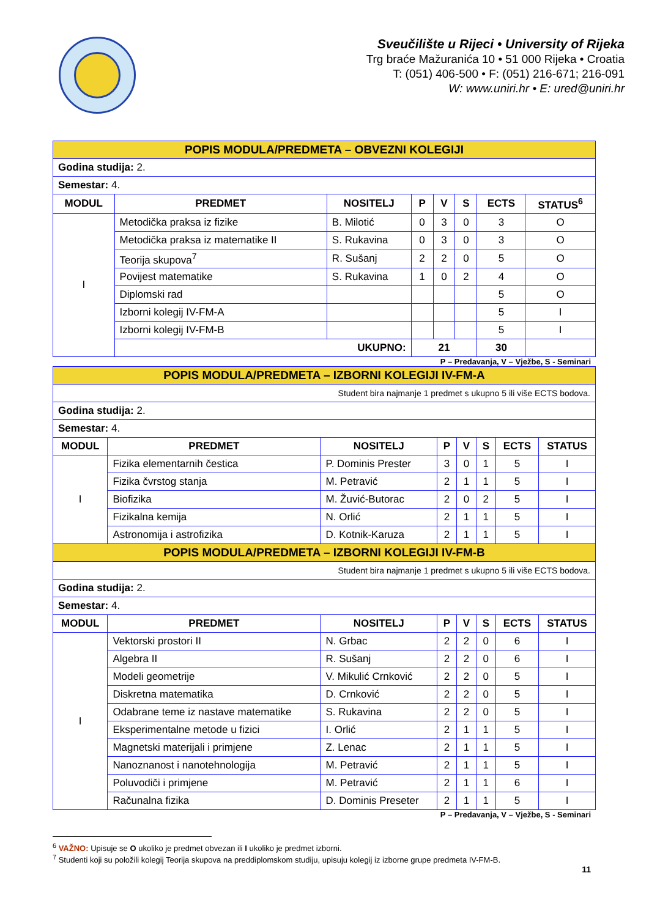Sveučilište u Rijeci • University of Rijeka
Trg braće Mažuranića 10 • 51 000 Rijeka • Croatia
T: (051) 406-500 • F: (051) 216-671; 216-091
W: www.uniri.hr • E: ured@uniri.hr
| POPIS MODULA/PREDMETA – OBVEZNI KOLEGIJI | | | | | | | |
| Godina studija: 2. | | | | | | | |
| Semestar: 4. | | | | | | | |
| MODUL | PREDMET | NOSITELJ | P | V | S | ECTS | STATUS<sup>6</sup> |
| I | Metodička praksa iz fizike | B. Milotić | 0 | 3 | 0 | 3 | O |
| | Metodička praksa iz matematike II | S. Rukavina | 0 | 3 | 0 | 3 | O |
| | Teorija skupova<sup>7</sup> | R. Sušanj | 2 | 2 | 0 | 5 | O |
| | Povijest matematike | S. Rukavina | 1 | 0 | 2 | 4 | O |
| | Diplomski rad | | | | | 5 | O |
| | Izborni kolegij IV-FM-A | | | | | 5 | I |
| | Izborni kolegij IV-FM-B | | | | | 5 | I |
| | UKUPNO: | | 21 | | | 30 | |
P – Predavanja, V – Vježbe, S - Seminari
| POPIS MODULA/PREDMETA – IZBORNI KOLEGIJI IV-FM-A | | | | | | | |
| Student bira najmanje 1 predmet s ukupno 5 ili više ECTS bodova. | | | | | | | |
| Godina studija: 2. | | | | | | | |
| Semestar: 4. | | | | | | | |
| MODUL | PREDMET | NOSITELJ | P | V | S | ECTS | STATUS |
| I | Fizika elementarnih čestica | P. Dominis Prester | 3 | 0 | 1 | 5 | I |
| | Fizika čvrstog stanja | M. Petravić | 2 | 1 | 1 | 5 | I |
| | Biofizika | M. Žuvić-Butorac | 2 | 0 | 2 | 5 | I |
| | Fizikalna kemija | N. Orlić | 2 | 1 | 1 | 5 | I |
| | Astronomija i astrofizika | D. Kotnik-Karuza | 2 | 1 | 1 | 5 | I |
| POPIS MODULA/PREDMETA – IZBORNI KOLEGIJI IV-FM-B | | | | | | | |
| Student bira najmanje 1 predmet s ukupno 5 ili više ECTS bodova. | | | | | | | |
| Godina studija: 2. | | | | | | | |
| Semestar: 4. | | | | | | | |
| MODUL | PREDMET | NOSITELJ | P | V | S | ECTS | STATUS |
| I | Vektorski prostori II | N. Grbac | 2 | 2 | 0 | 6 | I |
| | Algebra II | R. Sušanj | 2 | 2 | 0 | 6 | I |
| | Modeli geometrije | V. Mikulić Crnković | 2 | 2 | 0 | 5 | I |
| | Diskretna matematika | D. Crnković | 2 | 2 | 0 | 5 | I |
| | Odabrane teme iz nastave matematike | S. Rukavina | 2 | 2 | 0 | 5 | I |
| | Eksperimentalne metode u fizici | I. Orlić | 2 | 1 | 1 | 5 | I |
| | Magnetski materijali i primjene | Z. Lenac | 2 | 1 | 1 | 5 | I |
| | Nanoznanost i nanotehnologija | M. Petravić | 2 | 1 | 1 | 5 | I |
| | Poluvodiči i primjene | M. Petravić | 2 | 1 | 1 | 6 | I |
| | Računalna fizika | D. Dominis Preseter | 2 | 1 | 1 | 5 | I |
P – Predavanja, V – Vježbe, S - Seminari
<sup>6</sup> VAŽNO: Upisuje se O ukoliko je predmet obvezan ili I ukoliko je predmet izborni.
<sup>7</sup> Studenti koji su položili kolegij Teorija skupova na preddiplomskom studiju, upisuju kolegij iz izborne grupe predmeta IV-FM-B.
11